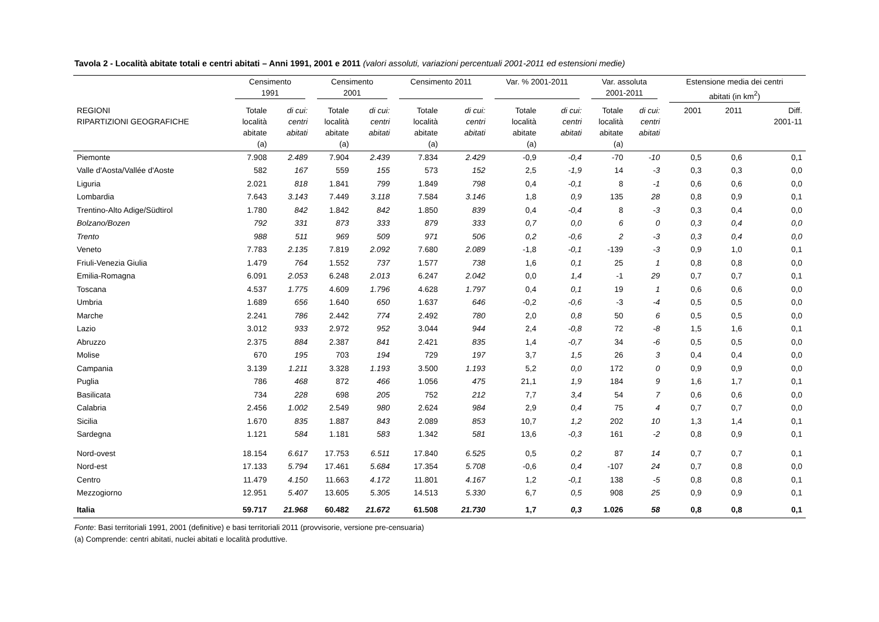Tavola 2 - Località abitate totali e centri abitati – Anni 1991, 2001 e 2011 (valori assoluti, variazioni percentuali 2001-2011 ed estensioni medie)
| | Censimento 1991 | | Censimento 2001 | | Censimento 2011 | | Var. % 2001-2011 | | Var. assoluta 2001-2011 | | Estensione media dei centri abitati (in km<sup>2</sup>) | | |
| --- | --- | --- | --- | --- | --- | --- | --- | --- | --- | --- | --- | --- | --- |
| REGIONI RIPARTIZIONI GEOGRAFICHE | Totale località abitate (a) | di cui: centri abitati | Totale località abitate (a) | di cui: centri abitati | Totale località abitate (a) | di cui: centri abitati | Totale località abitate (a) | di cui: centri abitati | Totale località abitate (a) | di cui: centri abitati | 2001 | 2011 | Diff. 2001-11 |
| Piemonte | 7.908 | 2.489 | 7.904 | 2.439 | 7.834 | 2.429 | -0,9 | -0,4 | -70 | -10 | 0,5 | 0,6 | 0,1 |
| Valle d'Aosta/Vallée d'Aoste | 582 | 167 | 559 | 155 | 573 | 152 | 2,5 | -1,9 | 14 | -3 | 0,3 | 0,3 | 0,0 |
| Liguria | 2.021 | 818 | 1.841 | 799 | 1.849 | 798 | 0,4 | -0,1 | 8 | -1 | 0,6 | 0,6 | 0,0 |
| Lombardia | 7.643 | 3.143 | 7.449 | 3.118 | 7.584 | 3.146 | 1,8 | 0,9 | 135 | 28 | 0,8 | 0,9 | 0,1 |
| Trentino-Alto Adige/Südtirol | 1.780 | 842 | 1.842 | 842 | 1.850 | 839 | 0,4 | -0,4 | 8 | -3 | 0,3 | 0,4 | 0,0 |
| Bolzano/Bozen | 792 | 331 | 873 | 333 | 879 | 333 | 0,7 | 0,0 | 6 | 0 | 0,3 | 0,4 | 0,0 |
| Trento | 988 | 511 | 969 | 509 | 971 | 506 | 0,2 | -0,6 | 2 | -3 | 0,3 | 0,4 | 0,0 |
| Veneto | 7.783 | 2.135 | 7.819 | 2.092 | 7.680 | 2.089 | -1,8 | -0,1 | -139 | -3 | 0,9 | 1,0 | 0,1 |
| Friuli-Venezia Giulia | 1.479 | 764 | 1.552 | 737 | 1.577 | 738 | 1,6 | 0,1 | 25 | 1 | 0,8 | 0,8 | 0,0 |
| Emilia-Romagna | 6.091 | 2.053 | 6.248 | 2.013 | 6.247 | 2.042 | 0,0 | 1,4 | -1 | 29 | 0,7 | 0,7 | 0,1 |
| Toscana | 4.537 | 1.775 | 4.609 | 1.796 | 4.628 | 1.797 | 0,4 | 0,1 | 19 | 1 | 0,6 | 0,6 | 0,0 |
| Umbria | 1.689 | 656 | 1.640 | 650 | 1.637 | 646 | -0,2 | -0,6 | -3 | -4 | 0,5 | 0,5 | 0,0 |
| Marche | 2.241 | 786 | 2.442 | 774 | 2.492 | 780 | 2,0 | 0,8 | 50 | 6 | 0,5 | 0,5 | 0,0 |
| Lazio | 3.012 | 933 | 2.972 | 952 | 3.044 | 944 | 2,4 | -0,8 | 72 | -8 | 1,5 | 1,6 | 0,1 |
| Abruzzo | 2.375 | 884 | 2.387 | 841 | 2.421 | 835 | 1,4 | -0,7 | 34 | -6 | 0,5 | 0,5 | 0,0 |
| Molise | 670 | 195 | 703 | 194 | 729 | 197 | 3,7 | 1,5 | 26 | 3 | 0,4 | 0,4 | 0,0 |
| Campania | 3.139 | 1.211 | 3.328 | 1.193 | 3.500 | 1.193 | 5,2 | 0,0 | 172 | 0 | 0,9 | 0,9 | 0,0 |
| Puglia | 786 | 468 | 872 | 466 | 1.056 | 475 | 21,1 | 1,9 | 184 | 9 | 1,6 | 1,7 | 0,1 |
| Basilicata | 734 | 228 | 698 | 205 | 752 | 212 | 7,7 | 3,4 | 54 | 7 | 0,6 | 0,6 | 0,0 |
| Calabria | 2.456 | 1.002 | 2.549 | 980 | 2.624 | 984 | 2,9 | 0,4 | 75 | 4 | 0,7 | 0,7 | 0,0 |
| Sicilia | 1.670 | 835 | 1.887 | 843 | 2.089 | 853 | 10,7 | 1,2 | 202 | 10 | 1,3 | 1,4 | 0,1 |
| Sardegna | 1.121 | 584 | 1.181 | 583 | 1.342 | 581 | 13,6 | -0,3 | 161 | -2 | 0,8 | 0,9 | 0,1 |
| Nord-ovest | 18.154 | 6.617 | 17.753 | 6.511 | 17.840 | 6.525 | 0,5 | 0,2 | 87 | 14 | 0,7 | 0,7 | 0,1 |
| Nord-est | 17.133 | 5.794 | 17.461 | 5.684 | 17.354 | 5.708 | -0,6 | 0,4 | -107 | 24 | 0,7 | 0,8 | 0,0 |
| Centro | 11.479 | 4.150 | 11.663 | 4.172 | 11.801 | 4.167 | 1,2 | -0,1 | 138 | -5 | 0,8 | 0,8 | 0,1 |
| Mezzogiorno | 12.951 | 5.407 | 13.605 | 5.305 | 14.513 | 5.330 | 6,7 | 0,5 | 908 | 25 | 0,9 | 0,9 | 0,1 |
| Italia | 59.717 | 21.968 | 60.482 | 21.672 | 61.508 | 21.730 | 1,7 | 0,3 | 1.026 | 58 | 0,8 | 0,8 | 0,1 |
Fonte: Basi territoriali 1991, 2001 (definitive) e basi territoriali 2011 (provvisorie, versione pre-censuaria)
(a) Comprende: centri abitati, nuclei abitati e località produttive.